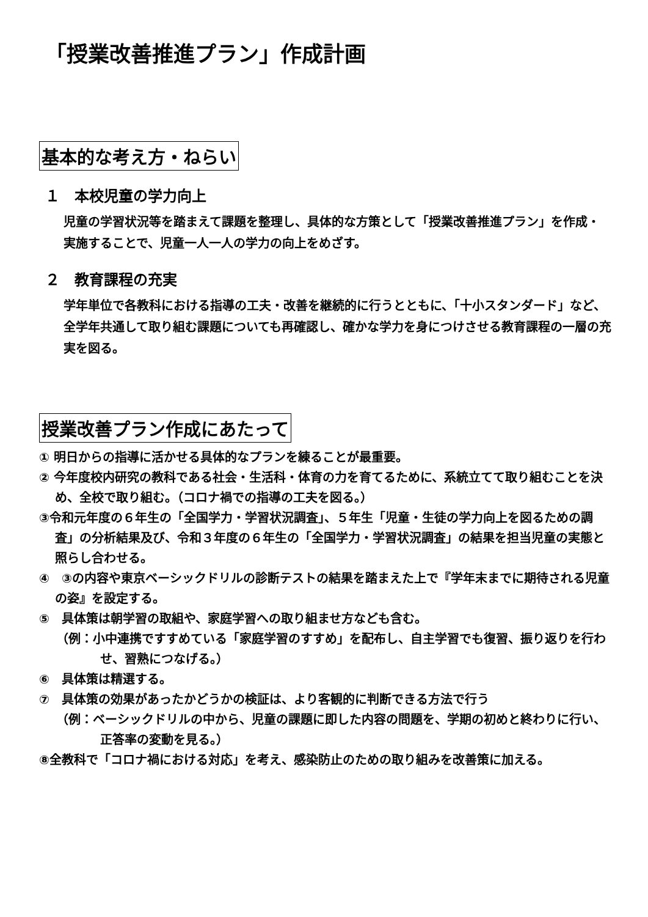「授業改善推進プラン」作成計画
基本的な考え方・ねらい
１　本校児童の学力向上
児童の学習状況等を踏まえて課題を整理し、具体的な方策として「授業改善推進プラン」を作成・実施することで、児童一人一人の学力の向上をめざす。
２　教育課程の充実
学年単位で各教科における指導の工夫・改善を継続的に行うとともに、「十小スタンダード」など、全学年共通して取り組む課題についても再確認し、確かな学力を身につけさせる教育課程の一層の充実を図る。
授業改善プラン作成にあたって
① 明日からの指導に活かせる具体的なプランを練ることが最重要。
② 今年度校内研究の教科である社会・生活科・体育の力を育てるために、系統立てて取り組むことを決め、全校で取り組む。（コロナ禍での指導の工夫を図る。）
③令和元年度の６年生の「全国学力・学習状況調査」、５年生「児童・生徒の学力向上を図るための調査」の分析結果及び、令和３年度の６年生の「全国学力・学習状況調査」の結果を担当児童の実態と照らし合わせる。
④　③の内容や東京ベーシックドリルの診断テストの結果を踏まえた上で『学年末までに期待される児童の姿』を設定する。
⑤　具体策は朝学習の取組や、家庭学習への取り組ませ方なども含む。
（例：小中連携ですすめている「家庭学習のすすめ」を配布し、自主学習でも復習、振り返りを行わせ、習熟につなげる。）
⑥　具体策は精選する。
⑦　具体策の効果があったかどうかの検証は、より客観的に判断できる方法で行う
（例：ベーシックドリルの中から、児童の課題に即した内容の問題を、学期の初めと終わりに行い、正答率の変動を見る。）
⑧全教科で「コロナ禍における対応」を考え、感染防止のための取り組みを改善策に加える。